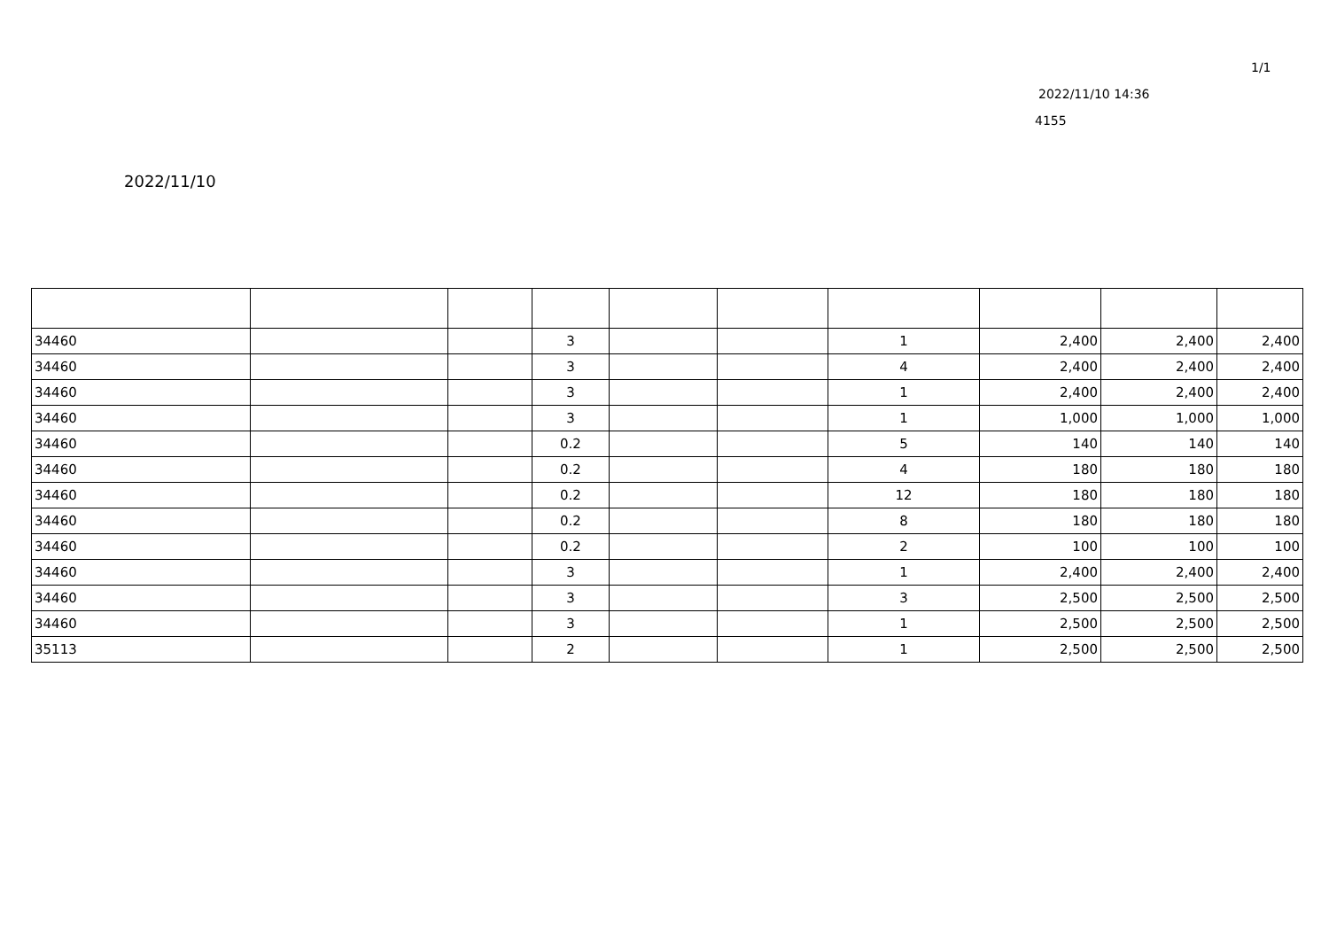1/1
2022/11/10 14:36
4155
2022/11/10
| 34460 | | | 3 | | | 1 | 2,400 | 2,400 | 2,400 |
| 34460 | | | 3 | | | 4 | 2,400 | 2,400 | 2,400 |
| 34460 | | | 3 | | | 1 | 2,400 | 2,400 | 2,400 |
| 34460 | | | 3 | | | 1 | 1,000 | 1,000 | 1,000 |
| 34460 | | | 0.2 | | | 5 | 140 | 140 | 140 |
| 34460 | | | 0.2 | | | 4 | 180 | 180 | 180 |
| 34460 | | | 0.2 | | | 12 | 180 | 180 | 180 |
| 34460 | | | 0.2 | | | 8 | 180 | 180 | 180 |
| 34460 | | | 0.2 | | | 2 | 100 | 100 | 100 |
| 34460 | | | 3 | | | 1 | 2,400 | 2,400 | 2,400 |
| 34460 | | | 3 | | | 3 | 2,500 | 2,500 | 2,500 |
| 34460 | | | 3 | | | 1 | 2,500 | 2,500 | 2,500 |
| 35113 | | | 2 | | | 1 | 2,500 | 2,500 | 2,500 |